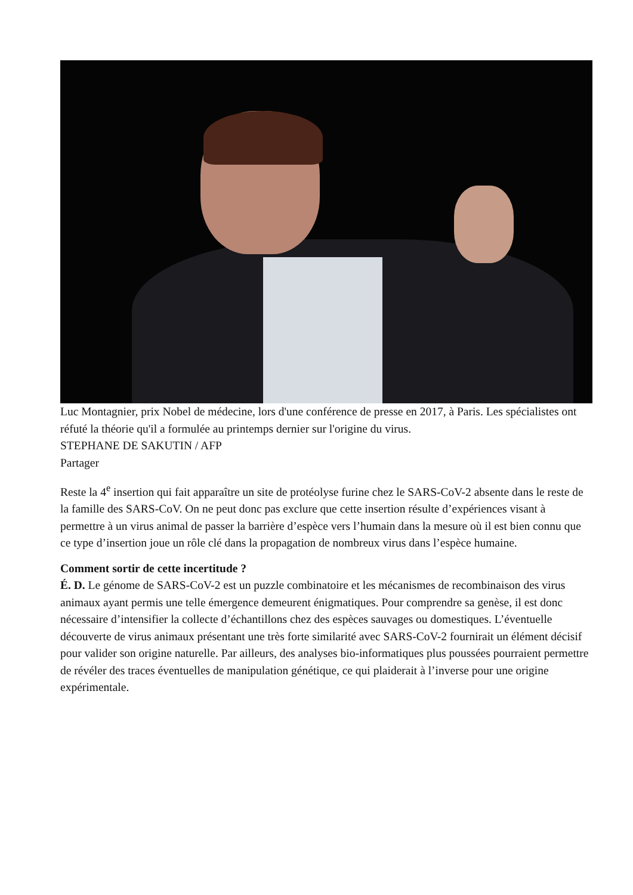Luc Montagnier, prix Nobel de médecine, lors d'une conférence de presse en 2017, à Paris. Les spécialistes ont réfuté la théorie qu'il a formulée au printemps dernier sur l'origine du virus.
STEPHANE DE SAKUTIN / AFP
Partager
Reste la 4<sup>e</sup> insertion qui fait apparaître un site de protéolyse furine chez le SARS-CoV-2 absente dans le reste de la famille des SARS-CoV. On ne peut donc pas exclure que cette insertion résulte d’expériences visant à permettre à un virus animal de passer la barrière d’espèce vers l’humain dans la mesure où il est bien connu que ce type d’insertion joue un rôle clé dans la propagation de nombreux virus dans l’espèce humaine.
Comment sortir de cette incertitude ?
É. D. Le génome de SARS-CoV-2 est un puzzle combinatoire et les mécanismes de recombinaison des virus animaux ayant permis une telle émergence demeurent énigmatiques. Pour comprendre sa genèse, il est donc nécessaire d’intensifier la collecte d’échantillons chez des espèces sauvages ou domestiques. L’éventuelle découverte de virus animaux présentant une très forte similarité avec SARS-CoV-2 fournirait un élément décisif pour valider son origine naturelle. Par ailleurs, des analyses bio-informatiques plus poussées pourraient permettre de révéler des traces éventuelles de manipulation génétique, ce qui plaiderait à l’inverse pour une origine expérimentale.